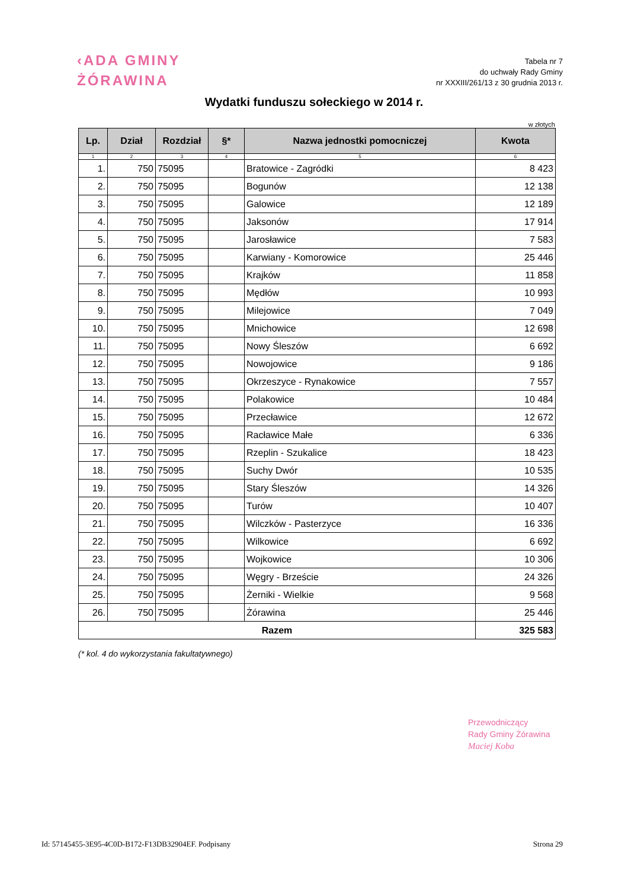‹ADA GMINY
ŻÓRAWINA
Tabela nr 7
do uchwały Rady Gminy
nr XXXIII/261/13 z 30 grudnia 2013 r.
Wydatki funduszu sołeckiego w 2014 r.
w złotych
| Lp. | Dział | Rozdział | §* | Nazwa jednostki pomocniczej | Kwota |
| --- | --- | --- | --- | --- | --- |
| 1 | 2 | 3 | 4 | 5 | 6 |
| 1. | 750 | 75095 | | Bratowice - Zagródki | 8 423 |
| 2. | 750 | 75095 | | Bogunów | 12 138 |
| 3. | 750 | 75095 | | Galowice | 12 189 |
| 4. | 750 | 75095 | | Jaksonów | 17 914 |
| 5. | 750 | 75095 | | Jarosławice | 7 583 |
| 6. | 750 | 75095 | | Karwiany - Komorowice | 25 446 |
| 7. | 750 | 75095 | | Krajków | 11 858 |
| 8. | 750 | 75095 | | Mędłów | 10 993 |
| 9. | 750 | 75095 | | Milejowice | 7 049 |
| 10. | 750 | 75095 | | Mnichowice | 12 698 |
| 11. | 750 | 75095 | | Nowy Śleszów | 6 692 |
| 12. | 750 | 75095 | | Nowojowice | 9 186 |
| 13. | 750 | 75095 | | Okrzeszyce - Rynakowice | 7 557 |
| 14. | 750 | 75095 | | Polakowice | 10 484 |
| 15. | 750 | 75095 | | Przecławice | 12 672 |
| 16. | 750 | 75095 | | Racławice Małe | 6 336 |
| 17. | 750 | 75095 | | Rzeplin - Szukalice | 18 423 |
| 18. | 750 | 75095 | | Suchy Dwór | 10 535 |
| 19. | 750 | 75095 | | Stary Śleszów | 14 326 |
| 20. | 750 | 75095 | | Turów | 10 407 |
| 21. | 750 | 75095 | | Wilczków - Pasterzyce | 16 336 |
| 22. | 750 | 75095 | | Wilkowice | 6 692 |
| 23. | 750 | 75095 | | Wojkowice | 10 306 |
| 24. | 750 | 75095 | | Węgry - Brzeście | 24 326 |
| 25. | 750 | 75095 | | Żerniki - Wielkie | 9 568 |
| 26. | 750 | 75095 | | Żórawina | 25 446 |
| Razem | | | | | 325 583 |
(* kol. 4 do wykorzystania fakultatywnego)
Przewodniczący
Rady Gminy Żórawina
Maciej Koba
Id: 57145455-3E95-4C0D-B172-F13DB32904EF. Podpisany Strona 29